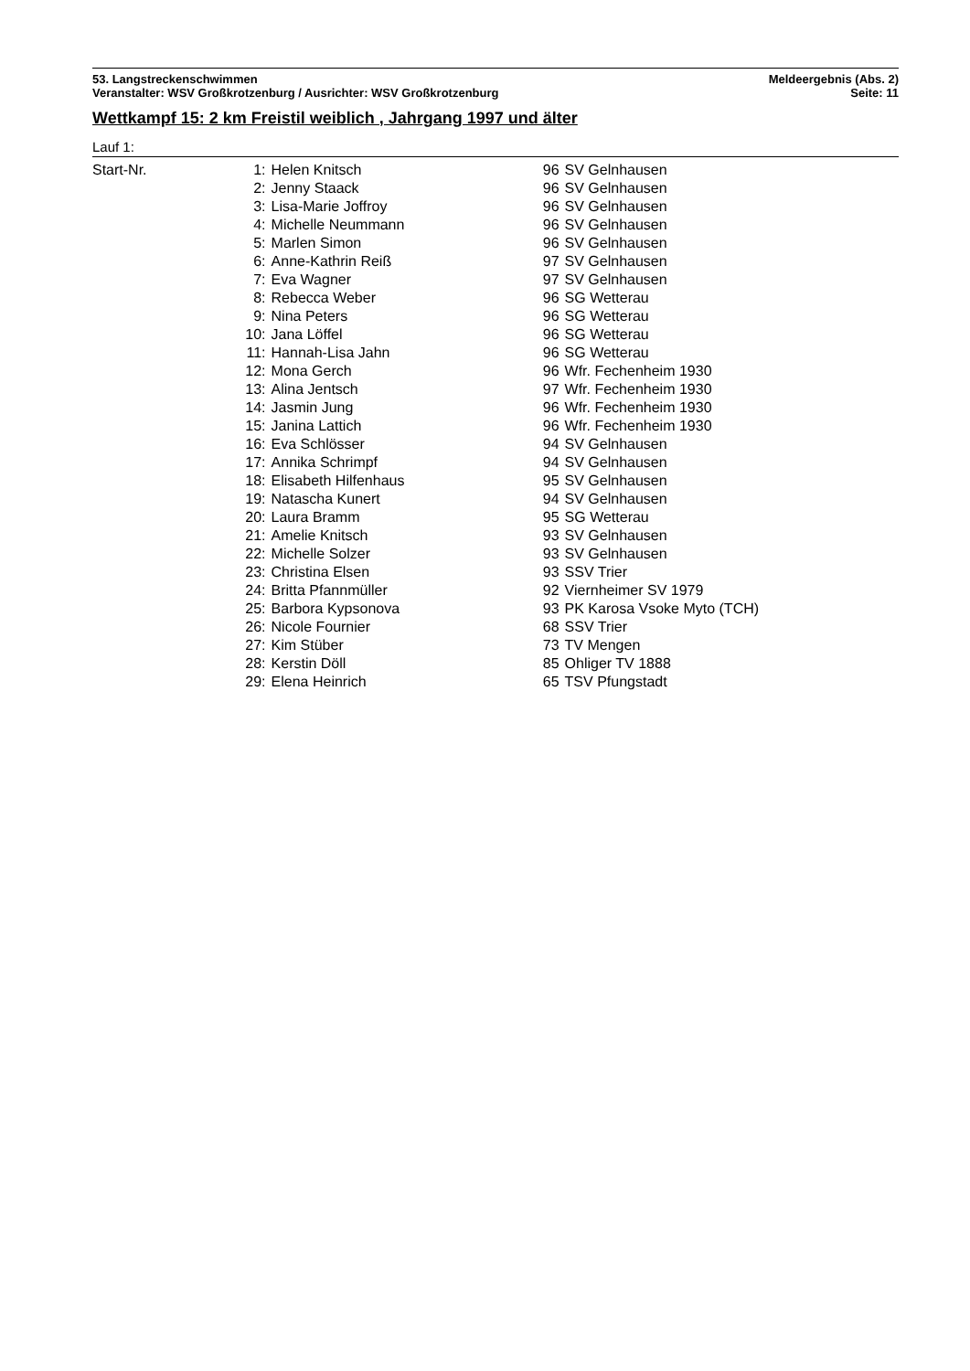53. Langstreckenschwimmen
Veranstalter: WSV Großkrotzenburg / Ausrichter: WSV Großkrotzenburg
Meldeergebnis (Abs. 2)
Seite: 11
Wettkampf 15: 2 km Freistil weiblich , Jahrgang 1997 und älter
Lauf 1:
| Start-Nr. | 1: | Helen Knitsch | 96 | SV Gelnhausen |
| | 2: | Jenny Staack | 96 | SV Gelnhausen |
| | 3: | Lisa-Marie Joffroy | 96 | SV Gelnhausen |
| | 4: | Michelle Neummann | 96 | SV Gelnhausen |
| | 5: | Marlen Simon | 96 | SV Gelnhausen |
| | 6: | Anne-Kathrin Reiß | 97 | SV Gelnhausen |
| | 7: | Eva Wagner | 97 | SV Gelnhausen |
| | 8: | Rebecca Weber | 96 | SG Wetterau |
| | 9: | Nina Peters | 96 | SG Wetterau |
| | 10: | Jana Löffel | 96 | SG Wetterau |
| | 11: | Hannah-Lisa Jahn | 96 | SG Wetterau |
| | 12: | Mona Gerch | 96 | Wfr. Fechenheim 1930 |
| | 13: | Alina Jentsch | 97 | Wfr. Fechenheim 1930 |
| | 14: | Jasmin Jung | 96 | Wfr. Fechenheim 1930 |
| | 15: | Janina Lattich | 96 | Wfr. Fechenheim 1930 |
| | 16: | Eva Schlösser | 94 | SV Gelnhausen |
| | 17: | Annika Schrimpf | 94 | SV Gelnhausen |
| | 18: | Elisabeth Hilfenhaus | 95 | SV Gelnhausen |
| | 19: | Natascha Kunert | 94 | SV Gelnhausen |
| | 20: | Laura Bramm | 95 | SG Wetterau |
| | 21: | Amelie Knitsch | 93 | SV Gelnhausen |
| | 22: | Michelle Solzer | 93 | SV Gelnhausen |
| | 23: | Christina Elsen | 93 | SSV Trier |
| | 24: | Britta Pfannmüller | 92 | Viernheimer SV 1979 |
| | 25: | Barbora Kypsonova | 93 | PK Karosa Vsoke Myto (TCH) |
| | 26: | Nicole Fournier | 68 | SSV Trier |
| | 27: | Kim Stüber | 73 | TV Mengen |
| | 28: | Kerstin Döll | 85 | Ohliger TV 1888 |
| | 29: | Elena Heinrich | 65 | TSV Pfungstadt |